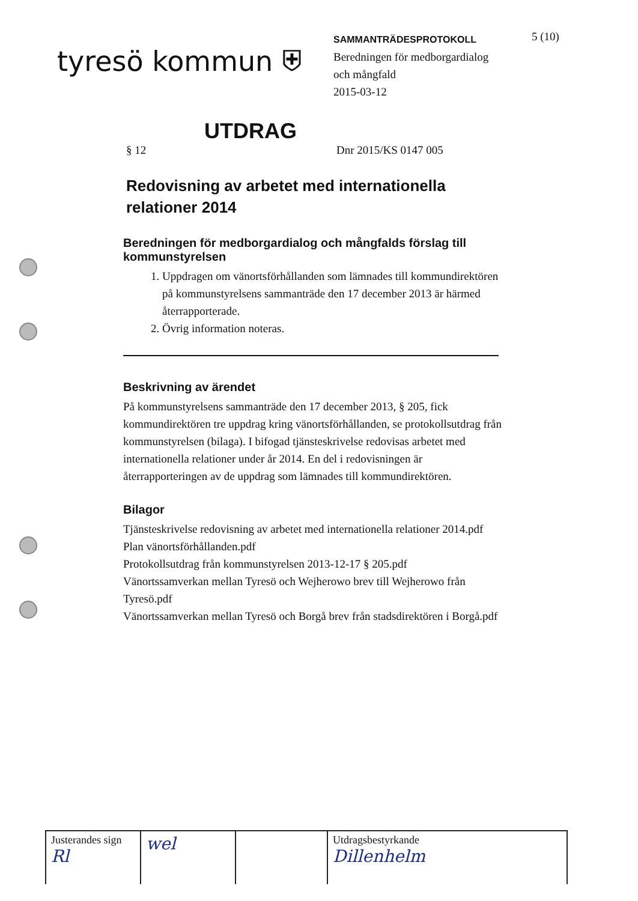tyresö kommun ⛨
SAMMANTRÄDESPROTOKOLL
Beredningen för medborgardialog
och mångfald
2015-03-12
5 (10)
UTDRAG
§ 12 Dnr 2015/KS 0147 005
Redovisning av arbetet med internationella relationer 2014
Beredningen för medborgardialog och mångfalds förslag till kommunstyrelsen
1. Uppdragen om vänortsförhållanden som lämnades till kommundirektören på kommunstyrelsens sammanträde den 17 december 2013 är härmed återrapporterade.
2. Övrig information noteras.
Beskrivning av ärendet
På kommunstyrelsens sammanträde den 17 december 2013, § 205, fick kommundirektören tre uppdrag kring vänortsförhållanden, se protokollsutdrag från kommunstyrelsen (bilaga). I bifogad tjänsteskrivelse redovisas arbetet med internationella relationer under år 2014. En del i redovisningen är återrapporteringen av de uppdrag som lämnades till kommundirektören.
Bilagor
Tjänsteskrivelse redovisning av arbetet med internationella relationer 2014.pdf
Plan vänortsförhållanden.pdf
Protokollsutdrag från kommunstyrelsen 2013-12-17 § 205.pdf
Vänortssamverkan mellan Tyresö och Wejherowo brev till Wejherowo från Tyresö.pdf
Vänortssamverkan mellan Tyresö och Borgå brev från stadsdirektören i Borgå.pdf
| Justerandes sign Rl | wel | | Utdragsbestyrkande Dillenhelm |